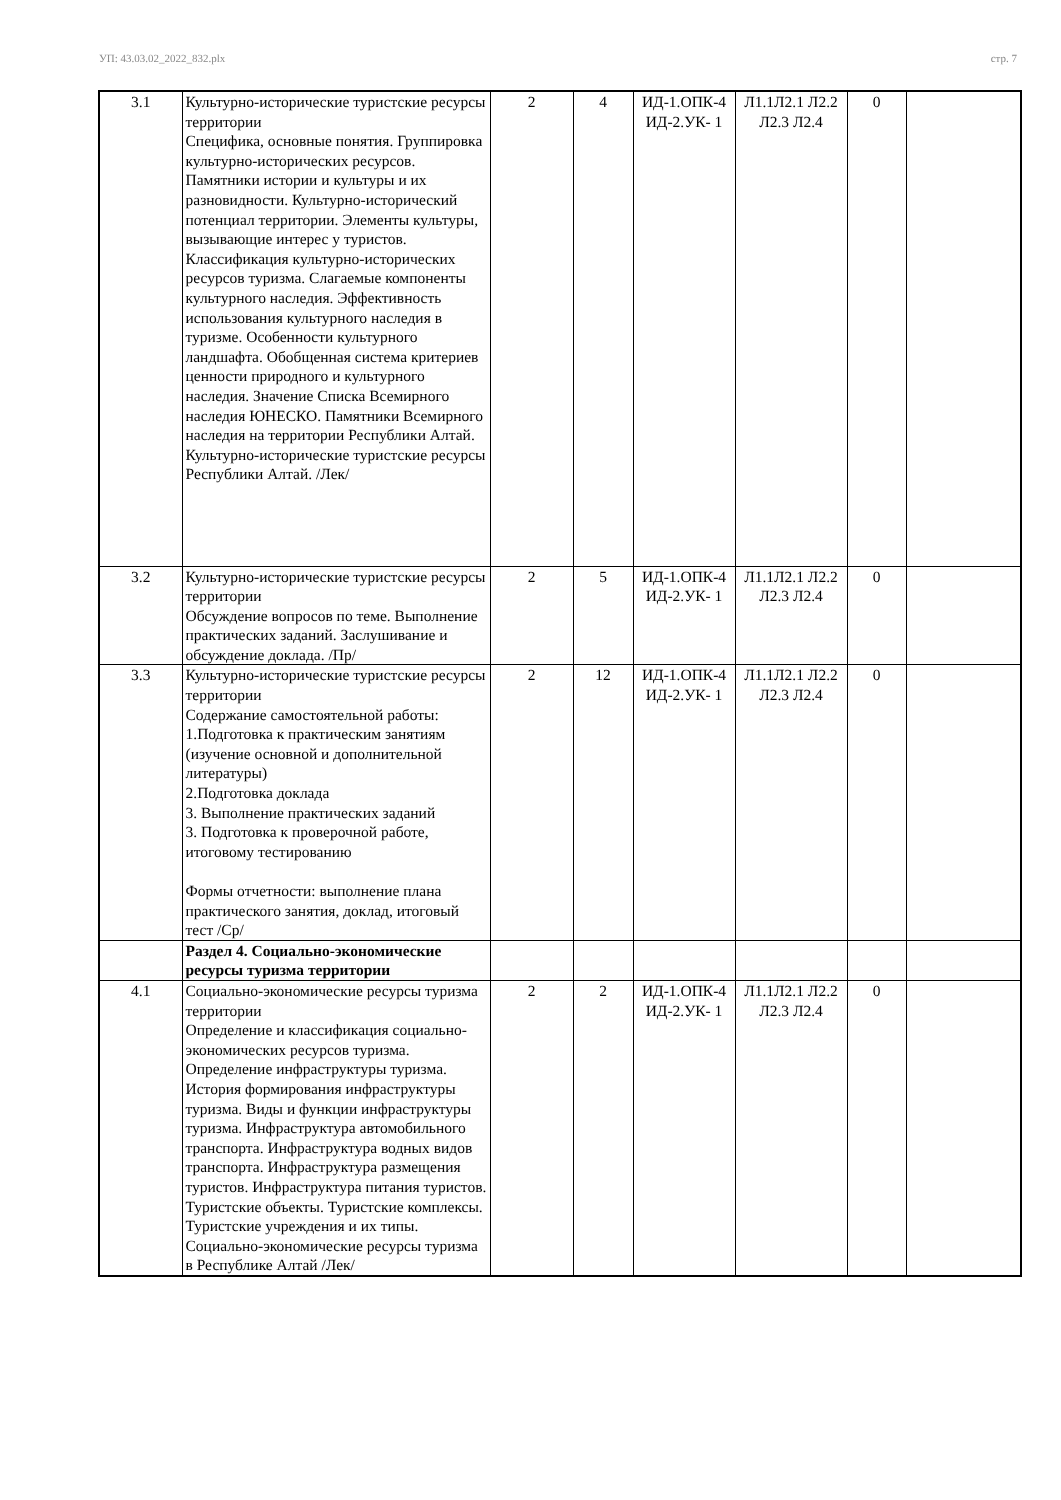УП: 43.03.02_2022_832.plx стр. 7
| 3.1 | Культурно-исторические туристские ресурсы территории Специфика, основные понятия. Группировка культурно-исторических ресурсов. Памятники истории и культуры и их разновидности. Культурно-исторический потенциал территории. Элементы культуры, вызывающие интерес у туристов. Классификация культурно-исторических ресурсов туризма. Слагаемые компоненты культурного наследия. Эффективность использования культурного наследия в туризме. Особенности культурного ландшафта. Обобщенная система критериев ценности природного и культурного наследия. Значение Списка Всемирного наследия ЮНЕСКО. Памятники Всемирного наследия на территории Республики Алтай. Культурно-исторические туристские ресурсы Республики Алтай. /Лек/ | 2 | 4 | ИД-1.ОПК-4 ИД-2.УК- 1 | Л1.1Л2.1 Л2.2 Л2.3 Л2.4 | 0 | |
| 3.2 | Культурно-исторические туристские ресурсы территории Обсуждение вопросов по теме. Выполнение практических заданий. Заслушивание и обсуждение доклада. /Пр/ | 2 | 5 | ИД-1.ОПК-4 ИД-2.УК- 1 | Л1.1Л2.1 Л2.2 Л2.3 Л2.4 | 0 | |
| 3.3 | Культурно-исторические туристские ресурсы территории Содержание самостоятельной работы: 1.Подготовка к практическим занятиям (изучение основной и дополнительной литературы) 2.Подготовка доклада 3. Выполнение практических заданий 3. Подготовка к проверочной работе, итоговому тестированию Формы отчетности: выполнение плана практического занятия, доклад, итоговый тест /Ср/ | 2 | 12 | ИД-1.ОПК-4 ИД-2.УК- 1 | Л1.1Л2.1 Л2.2 Л2.3 Л2.4 | 0 | |
| | Раздел 4. Социально-экономические ресурсы туризма территории | | | | | | |
| 4.1 | Социально-экономические ресурсы туризма территории Определение и классификация социально-экономических ресурсов туризма. Определение инфраструктуры туризма. История формирования инфраструктуры туризма. Виды и функции инфраструктуры туризма. Инфраструктура автомобильного транспорта. Инфраструктура водных видов транспорта. Инфраструктура размещения туристов. Инфраструктура питания туристов. Туристские объекты. Туристские комплексы. Туристские учреждения и их типы. Социально-экономические ресурсы туризма в Республике Алтай /Лек/ | 2 | 2 | ИД-1.ОПК-4 ИД-2.УК- 1 | Л1.1Л2.1 Л2.2 Л2.3 Л2.4 | 0 | |